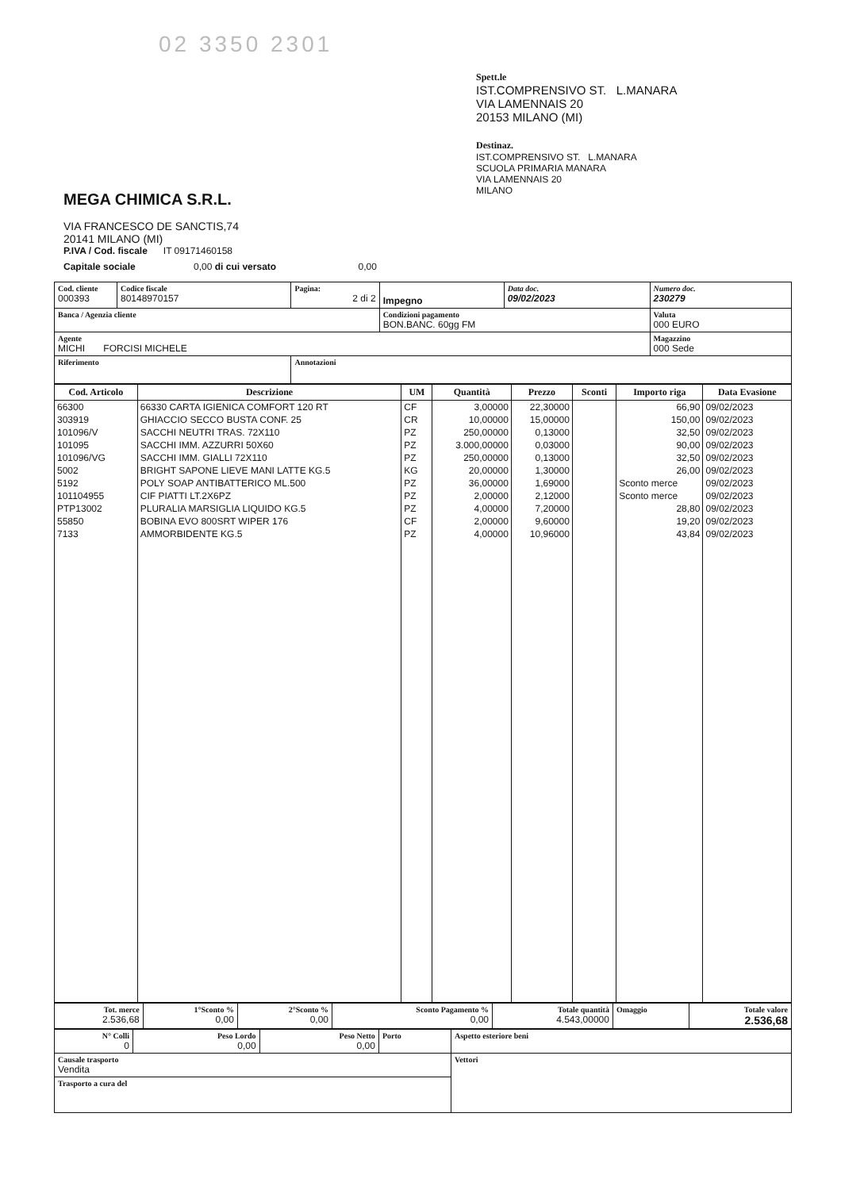02 3350 2301
MEGA CHIMICA S.R.L.
VIA FRANCESCO DE SANCTIS,74
20141 MILANO (MI)
P.IVA / Cod. fiscale IT 09171460158
Capitale sociale 0,00 di cui versato 0,00
Spett.le
IST.COMPRENSIVO ST. L.MANARA
VIA LAMENNAIS 20
20153 MILANO (MI)
Destinaz.
IST.COMPRENSIVO ST. L.MANARA
SCUOLA PRIMARIA MANARA
VIA LAMENNAIS 20
MILANO
| Cod. cliente 000393 | Codice fiscale 80148970157 | Pagina: 2 di 2 | Impegno | Data doc. 09/02/2023 | Numero doc. 230279 |
| Banca / Agenzia cliente | | | Condizioni pagamento BON.BANC. 60gg FM | | Valuta 000 EURO |
| Agente MICHI FORCISI MICHELE | | | | | Magazzino 000 Sede |
| Riferimento | | Annotazioni | | | |
| Cod. Articolo | Descrizione | UM | Quantità | Prezzo | Sconti | Importo riga | Data Evasione |
| --- | --- | --- | --- | --- | --- | --- | --- |
| 66300 | 66330 CARTA IGIENICA COMFORT 120 RT | CF | 3,00000 | 22,30000 | | 66,90 | 09/02/2023 |
| 303919 | GHIACCIO SECCO BUSTA CONF. 25 | CR | 10,00000 | 15,00000 | | 150,00 | 09/02/2023 |
| 101096/V | SACCHI NEUTRI TRAS. 72X110 | PZ | 250,00000 | 0,13000 | | 32,50 | 09/02/2023 |
| 101095 | SACCHI IMM. AZZURRI 50X60 | PZ | 3.000,00000 | 0,03000 | | 90,00 | 09/02/2023 |
| 101096/VG | SACCHI IMM. GIALLI 72X110 | PZ | 250,00000 | 0,13000 | | 32,50 | 09/02/2023 |
| 5002 | BRIGHT SAPONE LIEVE MANI LATTE KG.5 | KG | 20,00000 | 1,30000 | | 26,00 | 09/02/2023 |
| 5192 | POLY SOAP ANTIBATTERICO ML.500 | PZ | 36,00000 | 1,69000 | | Sconto merce | 09/02/2023 |
| 101104955 | CIF PIATTI LT.2X6PZ | PZ | 2,00000 | 2,12000 | | Sconto merce | 09/02/2023 |
| PTP13002 | PLURALIA MARSIGLIA LIQUIDO KG.5 | PZ | 4,00000 | 7,20000 | | 28,80 | 09/02/2023 |
| 55850 | BOBINA EVO 800SRT WIPER 176 | CF | 2,00000 | 9,60000 | | 19,20 | 09/02/2023 |
| 7133 | AMMORBIDENTE KG.5 | PZ | 4,00000 | 10,96000 | | 43,84 | 09/02/2023 |
| Tot. merce 2.536,68 | 1°Sconto % 0,00 | 2°Sconto % 0,00 | Sconto Pagamento % 0,00 | Totale quantità 4.543,00000 | Omaggio | Totale valore 2.536,68 |
| N° Colli 0 | Peso Lordo 0,00 | Peso Netto 0,00 | Porto | Aspetto esteriore beni |
| Causale trasporto Vendita | | | | Vettori |
| Trasporto a cura del | | | | |